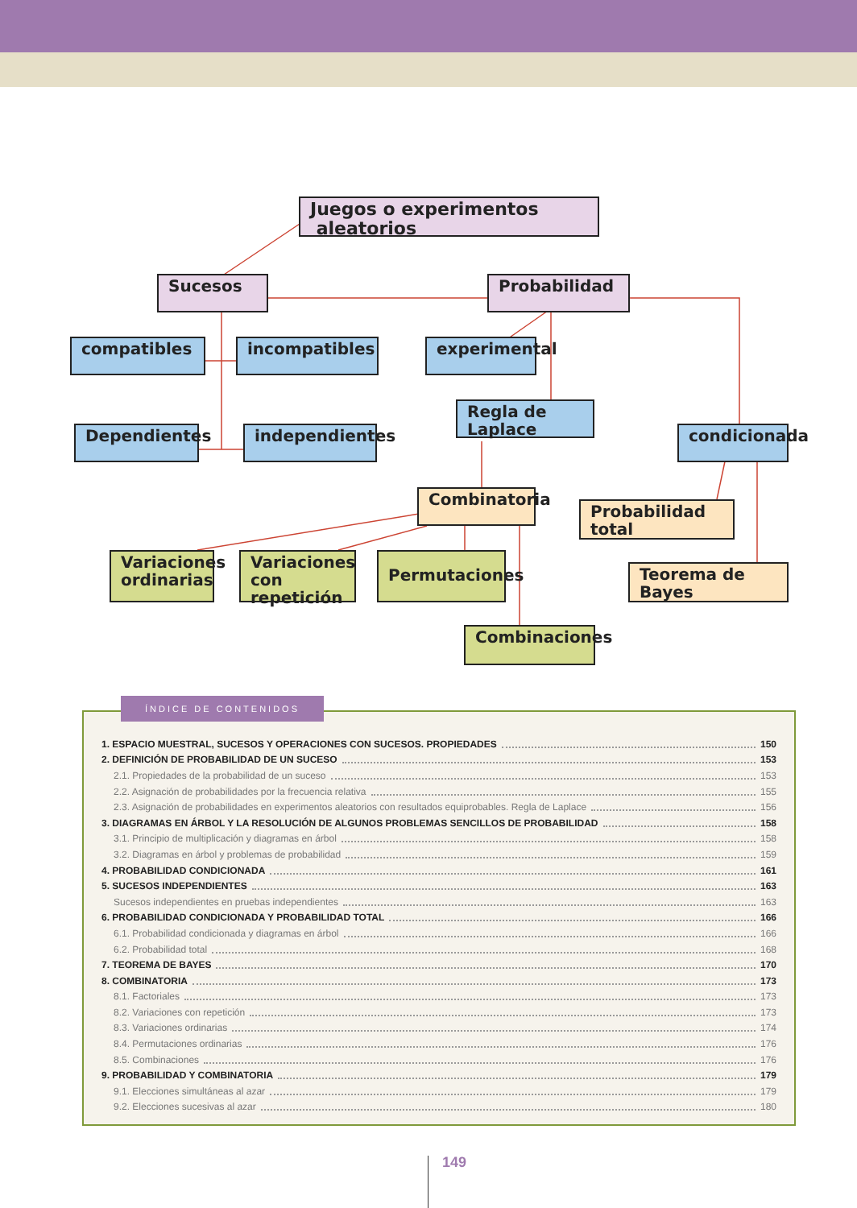Juegos o experimentos aleatorios
Sucesos Probabilidad
compatibles incompatibles
experimental
Regla de Laplace
Dependientes
independientes
condicionada
Combinatoria
Probabilidad total
Variaciones ordinarias
Variaciones con repetición
Permutaciones
Teorema de Bayes
Combinaciones
1. ESPACIO MUESTRAL, SUCESOS Y OPERACIONES CON SUCESOS. PROPIEDADES 150
2. DEFINICIÓN DE PROBABILIDAD DE UN SUCESO 153
2.1. Propiedades de la probabilidad de un suceso 153
2.2. Asignación de probabilidades por la frecuencia relativa 155
2.3. Asignación de probabilidades en experimentos aleatorios con resultados equiprobables. Regla de Laplace 156
3. DIAGRAMAS EN ÁRBOL Y LA RESOLUCIÓN DE ALGUNOS PROBLEMAS SENCILLOS DE PROBABILIDAD 158
3.1. Principio de multiplicación y diagramas en árbol 158
3.2. Diagramas en árbol y problemas de probabilidad 159
4. PROBABILIDAD CONDICIONADA 161
5. SUCESOS INDEPENDIENTES 163
Sucesos independientes en pruebas independientes 163
6. PROBABILIDAD CONDICIONADA Y PROBABILIDAD TOTAL 166
6.1. Probabilidad condicionada y diagramas en árbol 166
6.2. Probabilidad total 168
7. TEOREMA DE BAYES 170
8. COMBINATORIA 173
8.1. Factoriales 173
8.2. Variaciones con repetición 173
8.3. Variaciones ordinarias 174
8.4. Permutaciones ordinarias 176
8.5. Combinaciones 176
9. PROBABILIDAD Y COMBINATORIA 179
9.1. Elecciones simultáneas al azar 179
9.2. Elecciones sucesivas al azar 180
ÍNDICE DE CONTENIDOS
149